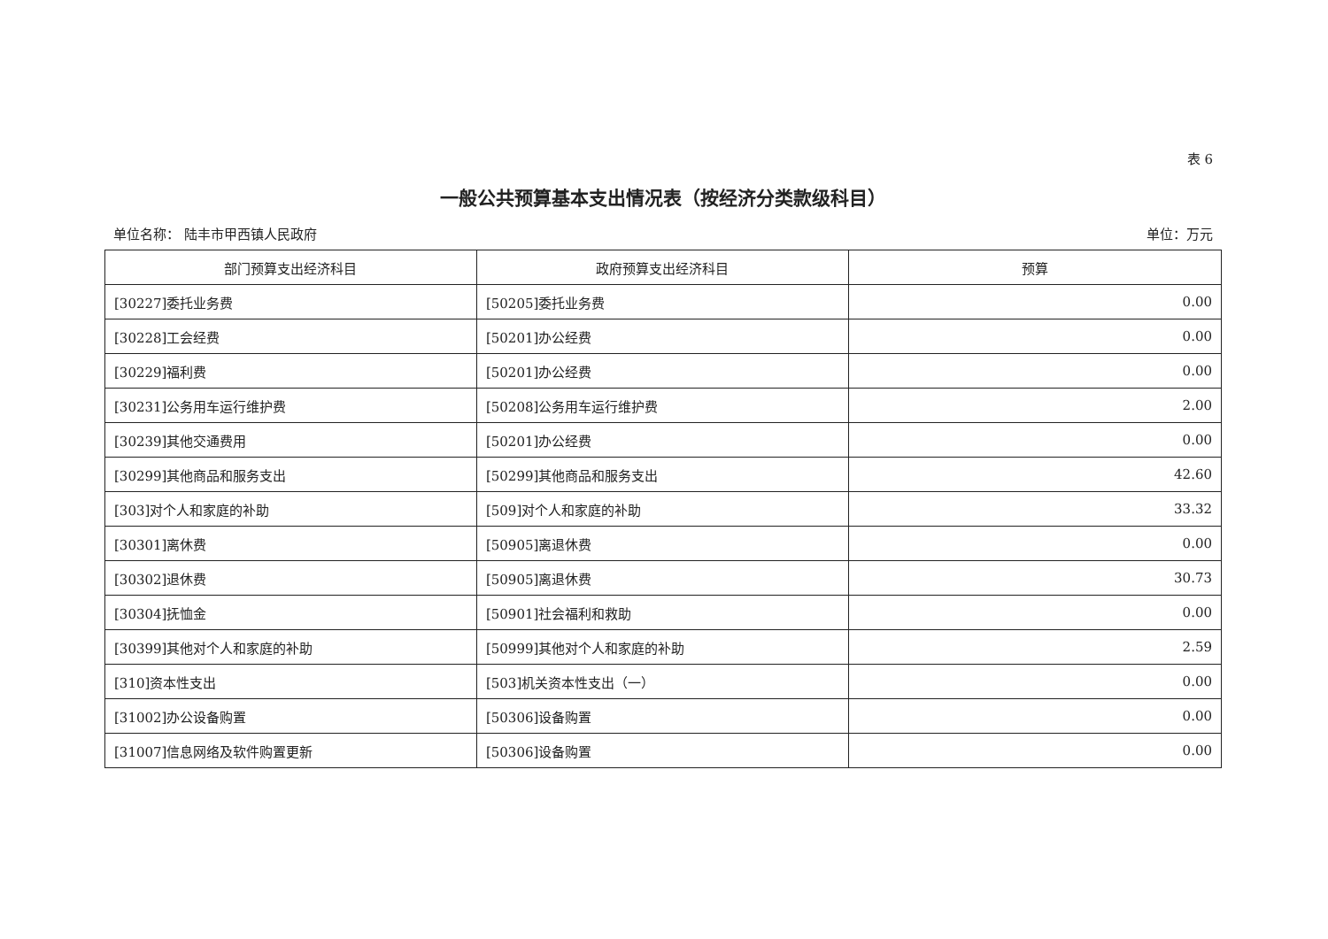表 6
一般公共预算基本支出情况表（按经济分类款级科目）
单位名称： 陆丰市甲西镇人民政府 单位：万元
| 部门预算支出经济科目 | 政府预算支出经济科目 | 预算 |
| --- | --- | --- |
| [30227]委托业务费 | [50205]委托业务费 | 0.00 |
| [30228]工会经费 | [50201]办公经费 | 0.00 |
| [30229]福利费 | [50201]办公经费 | 0.00 |
| [30231]公务用车运行维护费 | [50208]公务用车运行维护费 | 2.00 |
| [30239]其他交通费用 | [50201]办公经费 | 0.00 |
| [30299]其他商品和服务支出 | [50299]其他商品和服务支出 | 42.60 |
| [303]对个人和家庭的补助 | [509]对个人和家庭的补助 | 33.32 |
| [30301]离休费 | [50905]离退休费 | 0.00 |
| [30302]退休费 | [50905]离退休费 | 30.73 |
| [30304]抚恤金 | [50901]社会福利和救助 | 0.00 |
| [30399]其他对个人和家庭的补助 | [50999]其他对个人和家庭的补助 | 2.59 |
| [310]资本性支出 | [503]机关资本性支出（一） | 0.00 |
| [31002]办公设备购置 | [50306]设备购置 | 0.00 |
| [31007]信息网络及软件购置更新 | [50306]设备购置 | 0.00 |